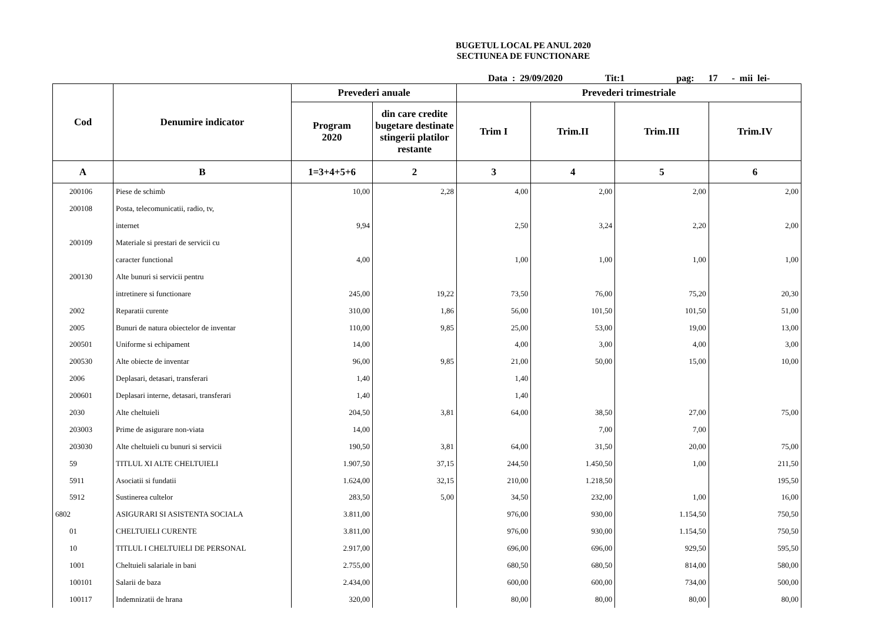BUGETUL LOCAL PE ANUL 2020
SECTIUNEA DE FUNCTIONARE
Data : 29/09/2020 Tit:1 pag: 17 - mii lei-
| Cod | Denumire indicator | Prevederi anuale | | Prevederi trimestriale | | | |
| --- | --- | --- | --- | --- | --- | --- | --- |
| | | Program 2020 | din care credite bugetare destinate stingerii platilor restante | Trim I | Trim.II | Trim.III | Trim.IV |
| A | B | 1=3+4+5+6 | 2 | 3 | 4 | 5 | 6 |
| 200106 | Piese de schimb | 10,00 | 2,28 | 4,00 | 2,00 | 2,00 | 2,00 |
| 200108 | Posta, telecomunicatii, radio, tv, | | | | | | |
| | internet | 9,94 | | 2,50 | 3,24 | 2,20 | 2,00 |
| 200109 | Materiale si prestari de servicii cu | | | | | | |
| | caracter functional | 4,00 | | 1,00 | 1,00 | 1,00 | 1,00 |
| 200130 | Alte bunuri si servicii pentru | | | | | | |
| | intretinere si functionare | 245,00 | 19,22 | 73,50 | 76,00 | 75,20 | 20,30 |
| 2002 | Reparatii curente | 310,00 | 1,86 | 56,00 | 101,50 | 101,50 | 51,00 |
| 2005 | Bunuri de natura obiectelor de inventar | 110,00 | 9,85 | 25,00 | 53,00 | 19,00 | 13,00 |
| 200501 | Uniforme si echipament | 14,00 | | 4,00 | 3,00 | 4,00 | 3,00 |
| 200530 | Alte obiecte de inventar | 96,00 | 9,85 | 21,00 | 50,00 | 15,00 | 10,00 |
| 2006 | Deplasari, detasari, transferari | 1,40 | | 1,40 | | | |
| 200601 | Deplasari interne, detasari, transferari | 1,40 | | 1,40 | | | |
| 2030 | Alte cheltuieli | 204,50 | 3,81 | 64,00 | 38,50 | 27,00 | 75,00 |
| 203003 | Prime de asigurare non-viata | 14,00 | | | 7,00 | 7,00 | |
| 203030 | Alte cheltuieli cu bunuri si servicii | 190,50 | 3,81 | 64,00 | 31,50 | 20,00 | 75,00 |
| 59 | TITLUL XI ALTE CHELTUIELI | 1.907,50 | 37,15 | 244,50 | 1.450,50 | 1,00 | 211,50 |
| 5911 | Asociatii si fundatii | 1.624,00 | 32,15 | 210,00 | 1.218,50 | | 195,50 |
| 5912 | Sustinerea cultelor | 283,50 | 5,00 | 34,50 | 232,00 | 1,00 | 16,00 |
| 6802 | ASIGURARI SI ASISTENTA SOCIALA | 3.811,00 | | 976,00 | 930,00 | 1.154,50 | 750,50 |
| 01 | CHELTUIELI CURENTE | 3.811,00 | | 976,00 | 930,00 | 1.154,50 | 750,50 |
| 10 | TITLUL I CHELTUIELI DE PERSONAL | 2.917,00 | | 696,00 | 696,00 | 929,50 | 595,50 |
| 1001 | Cheltuieli salariale in bani | 2.755,00 | | 680,50 | 680,50 | 814,00 | 580,00 |
| 100101 | Salarii de baza | 2.434,00 | | 600,00 | 600,00 | 734,00 | 500,00 |
| 100117 | Indemnizatii de hrana | 320,00 | | 80,00 | 80,00 | 80,00 | 80,00 |